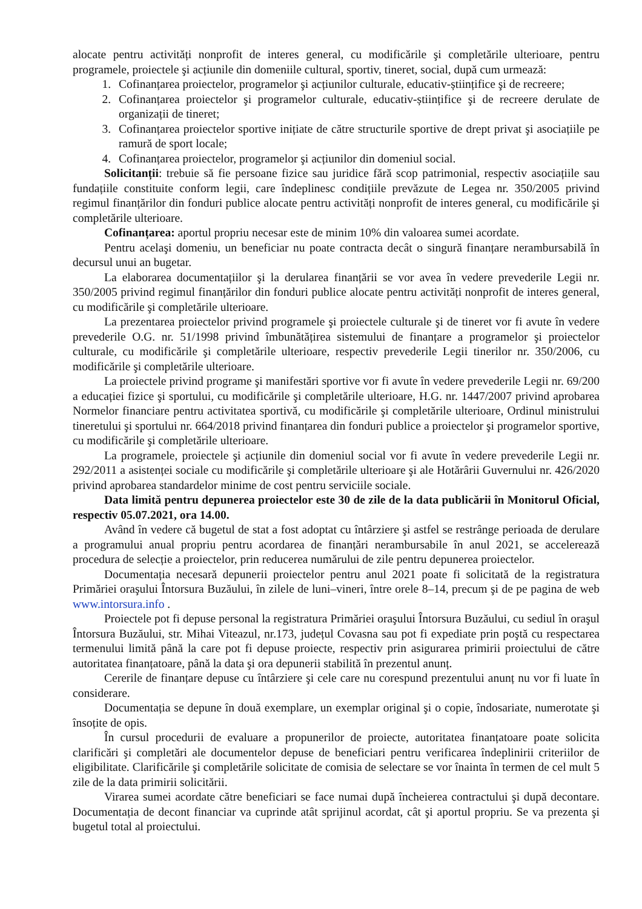alocate pentru activități nonprofit de interes general, cu modificările şi completările ulterioare, pentru programele, proiectele şi acțiunile din domeniile cultural, sportiv, tineret, social, după cum urmează:
1. Cofinanțarea proiectelor, programelor şi acțiunilor culturale, educativ-științifice şi de recreere;
2. Cofinanțarea proiectelor şi programelor culturale, educativ-științifice şi de recreere derulate de organizații de tineret;
3. Cofinanțarea proiectelor sportive inițiate de către structurile sportive de drept privat şi asociațiile pe ramură de sport locale;
4. Cofinanțarea proiectelor, programelor şi acțiunilor din domeniul social.
Solicitanții: trebuie să fie persoane fizice sau juridice fără scop patrimonial, respectiv asociațiile sau fundațiile constituite conform legii, care îndeplinesc condițiile prevăzute de Legea nr. 350/2005 privind regimul finanțărilor din fonduri publice alocate pentru activități nonprofit de interes general, cu modificările şi completările ulterioare.
Cofinanțarea: aportul propriu necesar este de minim 10% din valoarea sumei acordate.
Pentru acelaşi domeniu, un beneficiar nu poate contracta decât o singură finanțare nerambursabilă în decursul unui an bugetar.
La elaborarea documentațiilor şi la derularea finanțării se vor avea în vedere prevederile Legii nr. 350/2005 privind regimul finanțărilor din fonduri publice alocate pentru activități nonprofit de interes general, cu modificările şi completările ulterioare.
La prezentarea proiectelor privind programele şi proiectele culturale şi de tineret vor fi avute în vedere prevederile O.G. nr. 51/1998 privind îmbunătățirea sistemului de finanțare a programelor şi proiectelor culturale, cu modificările şi completările ulterioare, respectiv prevederile Legii tinerilor nr. 350/2006, cu modificările şi completările ulterioare.
La proiectele privind programe şi manifestări sportive vor fi avute în vedere prevederile Legii nr. 69/200 a educației fizice şi sportului, cu modificările şi completările ulterioare, H.G. nr. 1447/2007 privind aprobarea Normelor financiare pentru activitatea sportivă, cu modificările şi completările ulterioare, Ordinul ministrului tineretului şi sportului nr. 664/2018 privind finanțarea din fonduri publice a proiectelor şi programelor sportive, cu modificările şi completările ulterioare.
La programele, proiectele şi acțiunile din domeniul social vor fi avute în vedere prevederile Legii nr. 292/2011 a asistenței sociale cu modificările şi completările ulterioare şi ale Hotărârii Guvernului nr. 426/2020 privind aprobarea standardelor minime de cost pentru serviciile sociale.
Data limită pentru depunerea proiectelor este 30 de zile de la data publicării în Monitorul Oficial, respectiv 05.07.2021, ora 14.00.
Având în vedere că bugetul de stat a fost adoptat cu întârziere şi astfel se restrânge perioada de derulare a programului anual propriu pentru acordarea de finanțări nerambursabile în anul 2021, se accelerează procedura de selecție a proiectelor, prin reducerea numărului de zile pentru depunerea proiectelor.
Documentația necesară depunerii proiectelor pentru anul 2021 poate fi solicitată de la registratura Primăriei oraşului Întorsura Buzăului, în zilele de luni–vineri, între orele 8–14, precum şi de pe pagina de web www.intorsura.info .
Proiectele pot fi depuse personal la registratura Primăriei oraşului Întorsura Buzăului, cu sediul în oraşul Întorsura Buzăului, str. Mihai Viteazul, nr.173, județul Covasna sau pot fi expediate prin poştă cu respectarea termenului limită până la care pot fi depuse proiecte, respectiv prin asigurarea primirii proiectului de către autoritatea finanțatoare, până la data şi ora depunerii stabilită în prezentul anunț.
Cererile de finanțare depuse cu întârziere şi cele care nu corespund prezentului anunț nu vor fi luate în considerare.
Documentația se depune în două exemplare, un exemplar original şi o copie, îndosariate, numerotate şi însoțite de opis.
În cursul procedurii de evaluare a propunerilor de proiecte, autoritatea finanțatoare poate solicita clarificări şi completări ale documentelor depuse de beneficiari pentru verificarea îndeplinirii criteriilor de eligibilitate. Clarificările şi completările solicitate de comisia de selectare se vor înainta în termen de cel mult 5 zile de la data primirii solicitării.
Virarea sumei acordate către beneficiari se face numai după încheierea contractului şi după decontare. Documentația de decont financiar va cuprinde atât sprijinul acordat, cât şi aportul propriu. Se va prezenta şi bugetul total al proiectului.